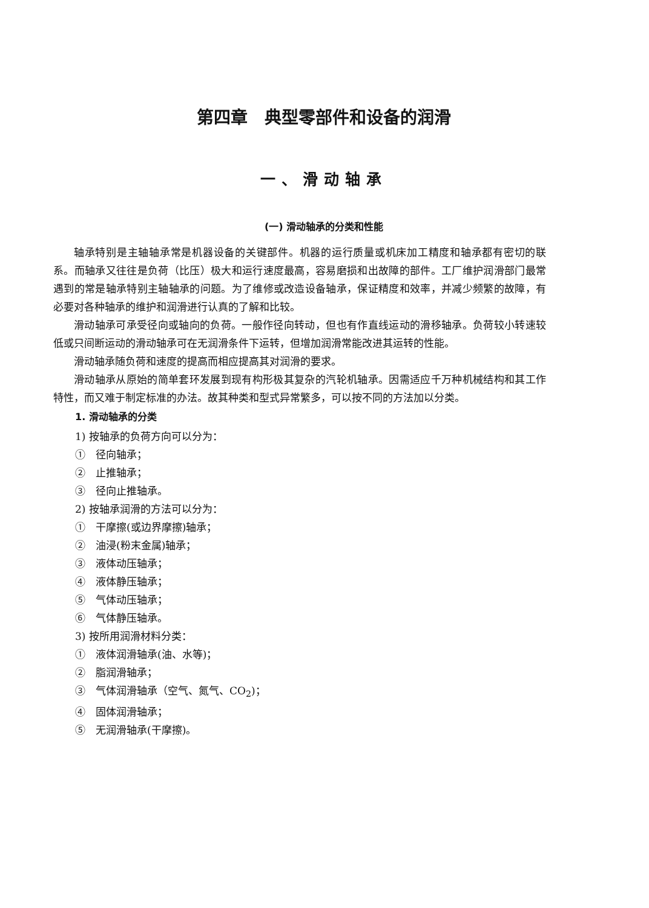第四章　典型零部件和设备的润滑
一、滑动轴承
(一) 滑动轴承的分类和性能
轴承特别是主轴轴承常是机器设备的关键部件。机器的运行质量或机床加工精度和轴承都有密切的联系。而轴承又往往是负荷（比压）极大和运行速度最高，容易磨损和出故障的部件。工厂维护润滑部门最常遇到的常是轴承特别主轴轴承的问题。为了维修或改造设备轴承，保证精度和效率，并减少频繁的故障，有必要对各种轴承的维护和润滑进行认真的了解和比较。
滑动轴承可承受径向或轴向的负荷。一般作径向转动，但也有作直线运动的滑移轴承。负荷较小转速较低或只间断运动的滑动轴承可在无润滑条件下运转，但增加润滑常能改进其运转的性能。
滑动轴承随负荷和速度的提高而相应提高其对润滑的要求。
滑动轴承从原始的简单套环发展到现有构形极其复杂的汽轮机轴承。因需适应千万种机械结构和其工作特性，而又难于制定标准的办法。故其种类和型式异常繁多，可以按不同的方法加以分类。
1. 滑动轴承的分类
1) 按轴承的负荷方向可以分为：
①　径向轴承；
②　止推轴承；
③　径向止推轴承。
2) 按轴承润滑的方法可以分为：
①　干摩擦(或边界摩擦)轴承；
②　油浸(粉末金属)轴承；
③　液体动压轴承；
④　液体静压轴承；
⑤　气体动压轴承；
⑥　气体静压轴承。
3) 按所用润滑材料分类：
①　液体润滑轴承(油、水等)；
②　脂润滑轴承；
③　气体润滑轴承（空气、氮气、CO<sub>2</sub>)；
④　固体润滑轴承；
⑤　无润滑轴承(干摩擦)。